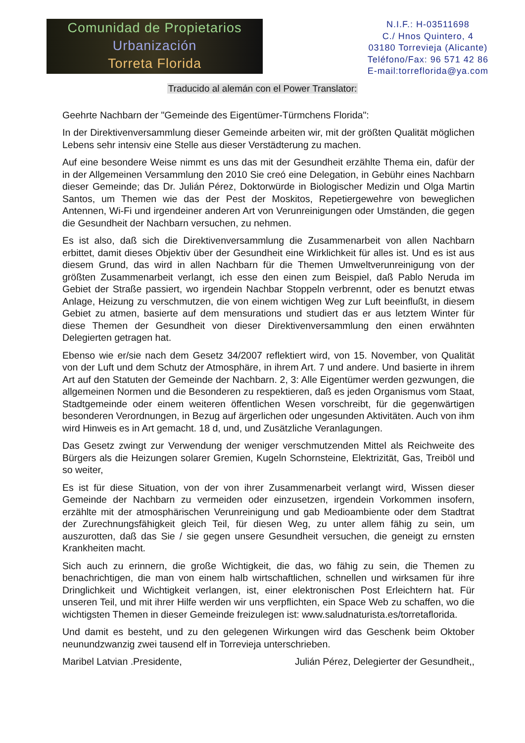Comunidad de Propietarios
Urbanización
Torreta Florida
N.I.F.: H-03511698
C./ Hnos Quintero, 4
03180 Torrevieja (Alicante)
Teléfono/Fax: 96 571 42 86
E-mail:torreflorida@ya.com
Traducido al alemán con el Power Translator:
Geehrte Nachbarn der "Gemeinde des Eigentümer-Türmchens Florida":
In der Direktivenversammlung dieser Gemeinde arbeiten wir, mit der größten Qualität möglichen Lebens sehr intensiv eine Stelle aus dieser Verstädterung zu machen.
Auf eine besondere Weise nimmt es uns das mit der Gesundheit erzählte Thema ein, dafür der in der Allgemeinen Versammlung den 2010 Sie creó eine Delegation, in Gebühr eines Nachbarn dieser Gemeinde; das Dr. Julián Pérez, Doktorwürde in Biologischer Medizin und Olga Martin Santos, um Themen wie das der Pest der Moskitos, Repetiergewehre von beweglichen Antennen, Wi-Fi und irgendeiner anderen Art von Verunreinigungen oder Umständen, die gegen die Gesundheit der Nachbarn versuchen, zu nehmen.
Es ist also, daß sich die Direktivenversammlung die Zusammenarbeit von allen Nachbarn erbittet, damit dieses Objektiv über der Gesundheit eine Wirklichkeit für alles ist. Und es ist aus diesem Grund, das wird in allen Nachbarn für die Themen Umweltverunreinigung von der größten Zusammenarbeit verlangt, ich esse den einen zum Beispiel, daß Pablo Neruda im Gebiet der Straße passiert, wo irgendein Nachbar Stoppeln verbrennt, oder es benutzt etwas Anlage, Heizung zu verschmutzen, die von einem wichtigen Weg zur Luft beeinflußt, in diesem Gebiet zu atmen, basierte auf dem mensurations und studiert das er aus letztem Winter für diese Themen der Gesundheit von dieser Direktivenversammlung den einen erwähnten Delegierten getragen hat.
Ebenso wie er/sie nach dem Gesetz 34/2007 reflektiert wird, von 15. November, von Qualität von der Luft und dem Schutz der Atmosphäre, in ihrem Art. 7 und andere. Und basierte in ihrem Art auf den Statuten der Gemeinde der Nachbarn. 2, 3: Alle Eigentümer werden gezwungen, die allgemeinen Normen und die Besonderen zu respektieren, daß es jeden Organismus vom Staat, Stadtgemeinde oder einem weiteren öffentlichen Wesen vorschreibt, für die gegenwärtigen besonderen Verordnungen, in Bezug auf ärgerlichen oder ungesunden Aktivitäten. Auch von ihm wird Hinweis es in Art gemacht. 18 d, und, und Zusätzliche Veranlagungen.
Das Gesetz zwingt zur Verwendung der weniger verschmutzenden Mittel als Reichweite des Bürgers als die Heizungen solarer Gremien, Kugeln Schornsteine, Elektrizität, Gas, Treiböl und so weiter,
Es ist für diese Situation, von der von ihrer Zusammenarbeit verlangt wird, Wissen dieser Gemeinde der Nachbarn zu vermeiden oder einzusetzen, irgendein Vorkommen insofern, erzählte mit der atmosphärischen Verunreinigung und gab Medioambiente oder dem Stadtrat der Zurechnungsfähigkeit gleich Teil, für diesen Weg, zu unter allem fähig zu sein, um auszurotten, daß das Sie / sie gegen unsere Gesundheit versuchen, die geneigt zu ernsten Krankheiten macht.
Sich auch zu erinnern, die große Wichtigkeit, die das, wo fähig zu sein, die Themen zu benachrichtigen, die man von einem halb wirtschaftlichen, schnellen und wirksamen für ihre Dringlichkeit und Wichtigkeit verlangen, ist, einer elektronischen Post Erleichtern hat. Für unseren Teil, und mit ihrer Hilfe werden wir uns verpflichten, ein Space Web zu schaffen, wo die wichtigsten Themen in dieser Gemeinde freizulegen ist: www.saludnaturista.es/torretaflorida.
Und damit es besteht, und zu den gelegenen Wirkungen wird das Geschenk beim Oktober neunundzwanzig zwei tausend elf in Torrevieja unterschrieben.
Maribel Latvian .Presidente, Julián Pérez, Delegierter der Gesundheit,,